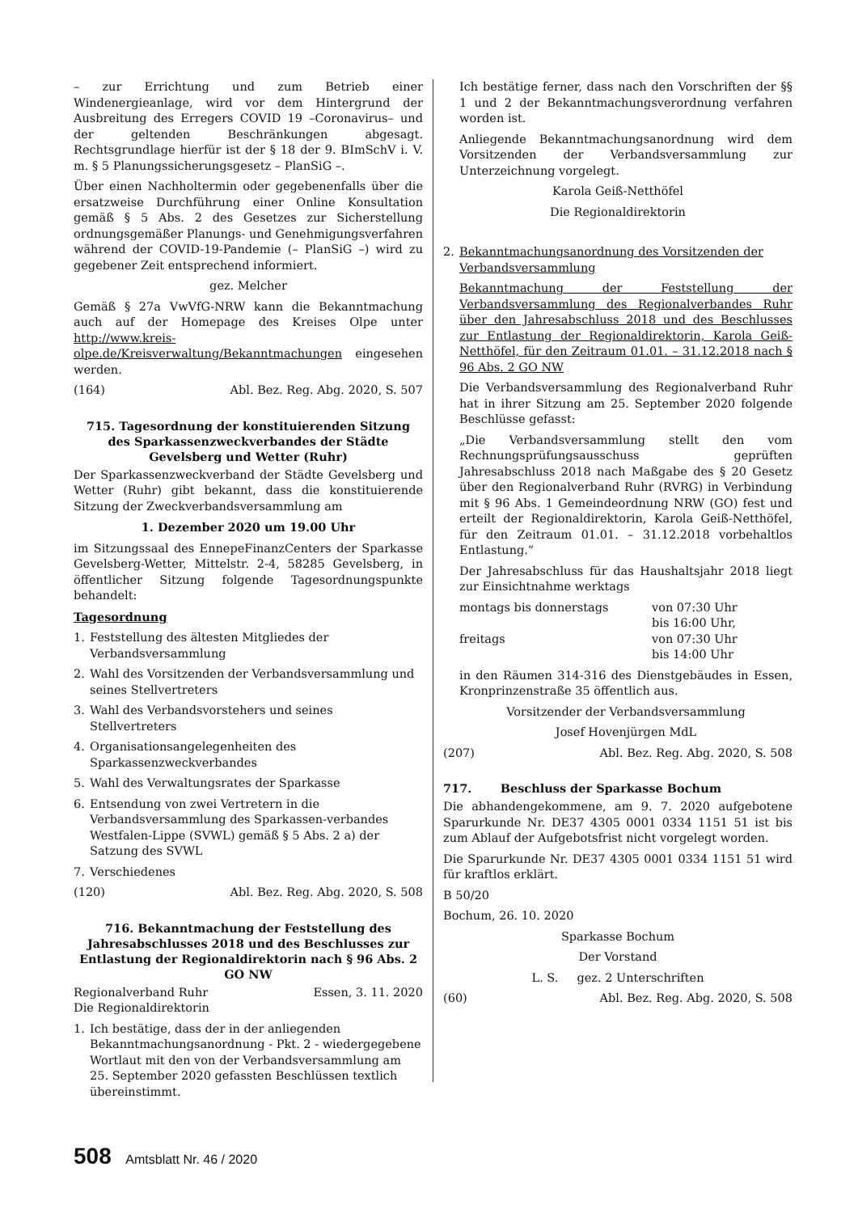– zur Errichtung und zum Betrieb einer Windenergieanlage, wird vor dem Hintergrund der Ausbreitung des Erregers COVID 19 –Coronavirus– und der geltenden Beschränkungen abgesagt. Rechtsgrundlage hierfür ist der § 18 der 9. BImSchV i. V. m. § 5 Planungssicherungsgesetz – PlanSiG –.
Über einen Nachholtermin oder gegebenenfalls über die ersatzweise Durchführung einer Online Konsultation gemäß § 5 Abs. 2 des Gesetzes zur Sicherstellung ordnungsgemäßer Planungs- und Genehmigungsverfahren während der COVID-19-Pandemie (– PlanSiG –) wird zu gegebener Zeit entsprechend informiert.
gez. Melcher
Gemäß § 27a VwVfG-NRW kann die Bekanntmachung auch auf der Homepage des Kreises Olpe unter http://www.kreis-olpe.de/Kreisverwaltung/Bekanntmachungen eingesehen werden.
(164) Abl. Bez. Reg. Abg. 2020, S. 507
715. Tagesordnung der konstituierenden Sitzung des Sparkassenzweckverbandes der Städte Gevelsberg und Wetter (Ruhr)
Der Sparkassenzweckverband der Städte Gevelsberg und Wetter (Ruhr) gibt bekannt, dass die konstituierende Sitzung der Zweckverbandsversammlung am
1. Dezember 2020 um 19.00 Uhr
im Sitzungssaal des EnnepeFinanzCenters der Sparkasse Gevelsberg-Wetter, Mittelstr. 2-4, 58285 Gevelsberg, in öffentlicher Sitzung folgende Tagesordnungspunkte behandelt:
Tagesordnung
1. Feststellung des ältesten Mitgliedes der Verbandsversammlung
2. Wahl des Vorsitzenden der Verbandsversammlung und seines Stellvertreters
3. Wahl des Verbandsvorstehers und seines Stellvertreters
4. Organisationsangelegenheiten des Sparkassenzweckverbandes
5. Wahl des Verwaltungsrates der Sparkasse
6. Entsendung von zwei Vertretern in die Verbandsversammlung des Sparkassen-verbandes Westfalen-Lippe (SVWL) gemäß § 5 Abs. 2 a) der Satzung des SVWL
7. Verschiedenes
(120) Abl. Bez. Reg. Abg. 2020, S. 508
716. Bekanntmachung der Feststellung des Jahresabschlusses 2018 und des Beschlusses zur Entlastung der Regionaldirektorin nach § 96 Abs. 2 GO NW
Regionalverband Ruhr Essen, 3. 11. 2020
Die Regionaldirektorin
1. Ich bestätige, dass der in der anliegenden Bekanntmachungsanordnung - Pkt. 2 - wiedergegebene Wortlaut mit den von der Verbandsversammlung am 25. September 2020 gefassten Beschlüssen textlich übereinstimmt.
Ich bestätige ferner, dass nach den Vorschriften der §§ 1 und 2 der Bekanntmachungsverordnung verfahren worden ist.
Anliegende Bekanntmachungsanordnung wird dem Vorsitzenden der Verbandsversammlung zur Unterzeichnung vorgelegt.
Karola Geiß-Netthöfel
Die Regionaldirektorin
2. Bekanntmachungsanordnung des Vorsitzenden der Verbandsversammlung
Bekanntmachung der Feststellung der Verbandsversammlung des Regionalverbandes Ruhr über den Jahresabschluss 2018 und des Beschlusses zur Entlastung der Regionaldirektorin, Karola Geiß-Netthöfel, für den Zeitraum 01.01. – 31.12.2018 nach § 96 Abs. 2 GO NW
Die Verbandsversammlung des Regionalverband Ruhr hat in ihrer Sitzung am 25. September 2020 folgende Beschlüsse gefasst:
„Die Verbandsversammlung stellt den vom Rechnungsprüfungsausschuss geprüften Jahresabschluss 2018 nach Maßgabe des § 20 Gesetz über den Regionalverband Ruhr (RVRG) in Verbindung mit § 96 Abs. 1 Gemeindeordnung NRW (GO) fest und erteilt der Regionaldirektorin, Karola Geiß-Netthöfel, für den Zeitraum 01.01. – 31.12.2018 vorbehaltlos Entlastung.“
Der Jahresabschluss für das Haushaltsjahr 2018 liegt zur Einsichtnahme werktags
montags bis donnerstags von 07:30 Uhr
bis 16:00 Uhr,
freitags von 07:30 Uhr
bis 14:00 Uhr
in den Räumen 314-316 des Dienstgebäudes in Essen, Kronprinzenstraße 35 öffentlich aus.
Vorsitzender der Verbandsversammlung
Josef Hovenjürgen MdL
(207) Abl. Bez. Reg. Abg. 2020, S. 508
717. Beschluss der Sparkasse Bochum
Die abhandengekommene, am 9. 7. 2020 aufgebotene Sparurkunde Nr. DE37 4305 0001 0334 1151 51 ist bis zum Ablauf der Aufgebotsfrist nicht vorgelegt worden.
Die Sparurkunde Nr. DE37 4305 0001 0334 1151 51 wird für kraftlos erklärt.
B 50/20
Bochum, 26. 10. 2020
Sparkasse Bochum
Der Vorstand
L. S. gez. 2 Unterschriften
(60) Abl. Bez. Reg. Abg. 2020, S. 508
508 Amtsblatt Nr. 46 / 2020